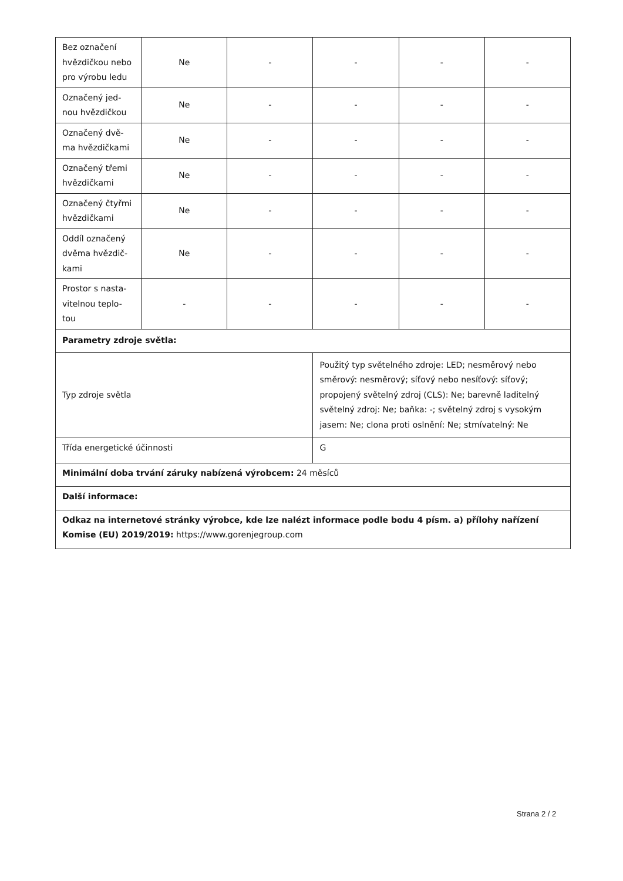| Bez označení hvězdičkou nebo pro výrobu ledu | Ne | - | - | - | - |
| Označený jed-nou hvězdičkou | Ne | - | - | - | - |
| Označený dvě-ma hvězdičkami | Ne | - | - | - | - |
| Označený třemi hvězdičkami | Ne | - | - | - | - |
| Označený čtyřmi hvězdičkami | Ne | - | - | - | - |
| Oddíl označený dvěma hvězdič-kami | Ne | - | - | - | - |
| Prostor s nasta-vitelnou teplo-tou | - | - | - | - | - |
| Parametry zdroje světla: | | | | | |
| Typ zdroje světla | | | Použitý typ světelného zdroje: LED; nesměrový nebo směrový: nesměrový; síťový nebo nesíťový: síťový; propojený světelný zdroj (CLS): Ne; barevně laditelný světelný zdroj: Ne; baňka: -; světelný zdroj s vysokým jasem: Ne; clona proti oslnění: Ne; stmívatelný: Ne | | |
| Třída energetické účinnosti | | | G | | |
| Minimální doba trvání záruky nabízená výrobcem: 24 měsíců | | | | | |
| Další informace: | | | | | |
| Odkaz na internetové stránky výrobce, kde lze nalézt informace podle bodu 4 písm. a) přílohy nařízení Komise (EU) 2019/2019: https://www.gorenjegroup.com | | | | | |
Strana 2 / 2